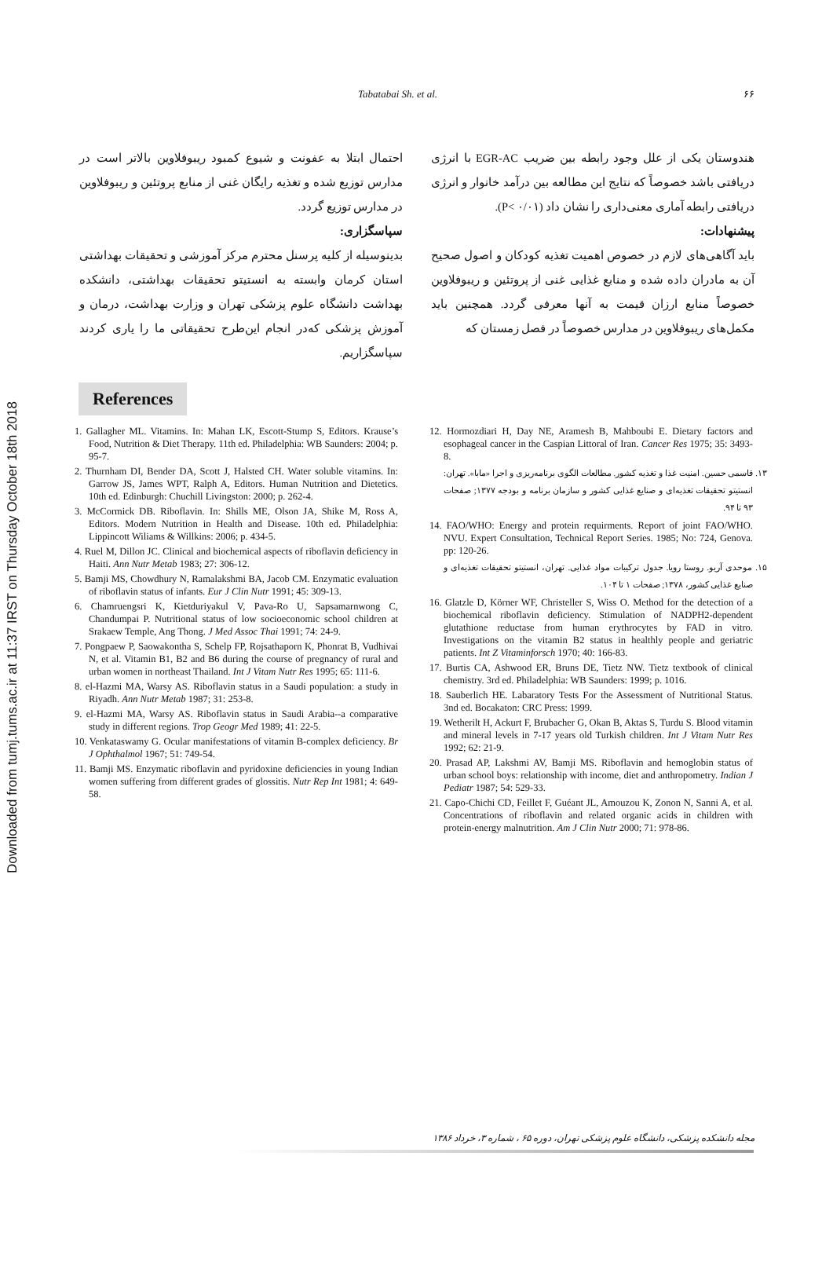Downloaded from tumj.tums.ac.ir at 11:37 IRST on Thursday October 18th 2018
Tabatabai Sh. et al. ۶۶
هندوستان یکی از علل وجود رابطه بین ضریب EGR-AC با انرژی دریافتی باشد خصوصاً که نتایج این مطالعه بین درآمد خانوار و انرژی دریافتی رابطه آماری معنی‌داری را نشان داد (P< ۰/۰۱).
پیشنهادات:
باید آگاهی‌های لازم در خصوص اهمیت تغذیه کودکان و اصول صحیح آن به مادران داده شده و منابع غذایی غنی از پروتئین و ریبوفلاوین خصوصاً منابع ارزان قیمت به آنها معرفی گردد. همچنین باید مکمل‌های ریبوفلاوین در مدارس خصوصاً در فصل زمستان که
احتمال ابتلا به عفونت و شیوع کمبود ریبوفلاوین بالاتر است در مدارس توزیع شده و تغذیه رایگان غنی از منابع پروتئین و ریبوفلاوین در مدارس توزیع گردد.
سپاسگزاری:
بدینوسیله از کلیه پرسنل محترم مرکز آموزشی و تحقیقات بهداشتی استان کرمان وابسته به انستیتو تحقیقات بهداشتی، دانشکده بهداشت دانشگاه علوم پزشکی تهران و وزارت بهداشت، درمان و آموزش پزشکی که‌در انجام این‌طرح تحقیقاتی ما را یاری کردند سپاسگزاریم.
References
1. Gallagher ML. Vitamins. In: Mahan LK, Escott-Stump S, Editors. Krause’s Food, Nutrition & Diet Therapy. 11th ed. Philadelphia: WB Saunders: 2004; p. 95-7.
2. Thurnham DI, Bender DA, Scott J, Halsted CH. Water soluble vitamins. In: Garrow JS, James WPT, Ralph A, Editors. Human Nutrition and Dietetics. 10th ed. Edinburgh: Chuchill Livingston: 2000; p. 262-4.
3. McCormick DB. Riboflavin. In: Shills ME, Olson JA, Shike M, Ross A, Editors. Modern Nutrition in Health and Disease. 10th ed. Philadelphia: Lippincott Wiliams & Willkins: 2006; p. 434-5.
4. Ruel M, Dillon JC. Clinical and biochemical aspects of riboflavin deficiency in Haiti. Ann Nutr Metab 1983; 27: 306-12.
5. Bamji MS, Chowdhury N, Ramalakshmi BA, Jacob CM. Enzymatic evaluation of riboflavin status of infants. Eur J Clin Nutr 1991; 45: 309-13.
6. Chamruengsri K, Kietduriyakul V, Pava-Ro U, Sapsamarnwong C, Chandumpai P. Nutritional status of low socioeconomic school children at Srakaew Temple, Ang Thong. J Med Assoc Thai 1991; 74: 24-9.
7. Pongpaew P, Saowakontha S, Schelp FP, Rojsathaporn K, Phonrat B, Vudhivai N, et al. Vitamin B1, B2 and B6 during the course of pregnancy of rural and urban women in northeast Thailand. Int J Vitam Nutr Res 1995; 65: 111-6.
8. el-Hazmi MA, Warsy AS. Riboflavin status in a Saudi population: a study in Riyadh. Ann Nutr Metab 1987; 31: 253-8.
9. el-Hazmi MA, Warsy AS. Riboflavin status in Saudi Arabia--a comparative study in different regions. Trop Geogr Med 1989; 41: 22-5.
10. Venkataswamy G. Ocular manifestations of vitamin B-complex deficiency. Br J Ophthalmol 1967; 51: 749-54.
11. Bamji MS. Enzymatic riboflavin and pyridoxine deficiencies in young Indian women suffering from different grades of glossitis. Nutr Rep Int 1981; 4: 649-58.
12. Hormozdiari H, Day NE, Aramesh B, Mahboubi E. Dietary factors and esophageal cancer in the Caspian Littoral of Iran. Cancer Res 1975; 35: 3493-8.
۱۳. قاسمی حسین. امنیت غذا و تغذیه کشور. مطالعات الگوی برنامه‌ریزی و اجرا «مابا». تهران: انستیتو تحقیقات تغذیه‌ای و صنایع غذایی کشور و سازمان برنامه و بودجه ۱۳۷۷; صفحات ۹۳ تا ۹۴.
14. FAO/WHO: Energy and protein requirments. Report of joint FAO/WHO. NVU. Expert Consultation, Technical Report Series. 1985; No: 724, Genova. pp: 120-26.
۱۵. موحدی آریو. روستا رویا. جدول ترکیبات مواد غذایی. تهران، انستیتو تحقیقات تغذیه‌ای و صنایع غذایی کشور، ۱۳۷۸; صفحات ۱ تا ۱۰۴.
16. Glatzle D, Körner WF, Christeller S, Wiss O. Method for the detection of a biochemical riboflavin deficiency. Stimulation of NADPH2-dependent glutathione reductase from human erythrocytes by FAD in vitro. Investigations on the vitamin B2 status in healthly people and geriatric patients. Int Z Vitaminforsch 1970; 40: 166-83.
17. Burtis CA, Ashwood ER, Bruns DE, Tietz NW. Tietz textbook of clinical chemistry. 3rd ed. Philadelphia: WB Saunders: 1999; p. 1016.
18. Sauberlich HE. Labaratory Tests For the Assessment of Nutritional Status. 3nd ed. Bocakaton: CRC Press: 1999.
19. Wetherilt H, Ackurt F, Brubacher G, Okan B, Aktas S, Turdu S. Blood vitamin and mineral levels in 7-17 years old Turkish children. Int J Vitam Nutr Res 1992; 62: 21-9.
20. Prasad AP, Lakshmi AV, Bamji MS. Riboflavin and hemoglobin status of urban school boys: relationship with income, diet and anthropometry. Indian J Pediatr 1987; 54: 529-33.
21. Capo-Chichi CD, Feillet F, Guéant JL, Amouzou K, Zonon N, Sanni A, et al. Concentrations of riboflavin and related organic acids in children with protein-energy malnutrition. Am J Clin Nutr 2000; 71: 978-86.
مجله دانشکده پزشکی، دانشگاه علوم پزشکی تهران، دوره ۶۵ ، شماره ۳، خرداد ۱۳۸۶